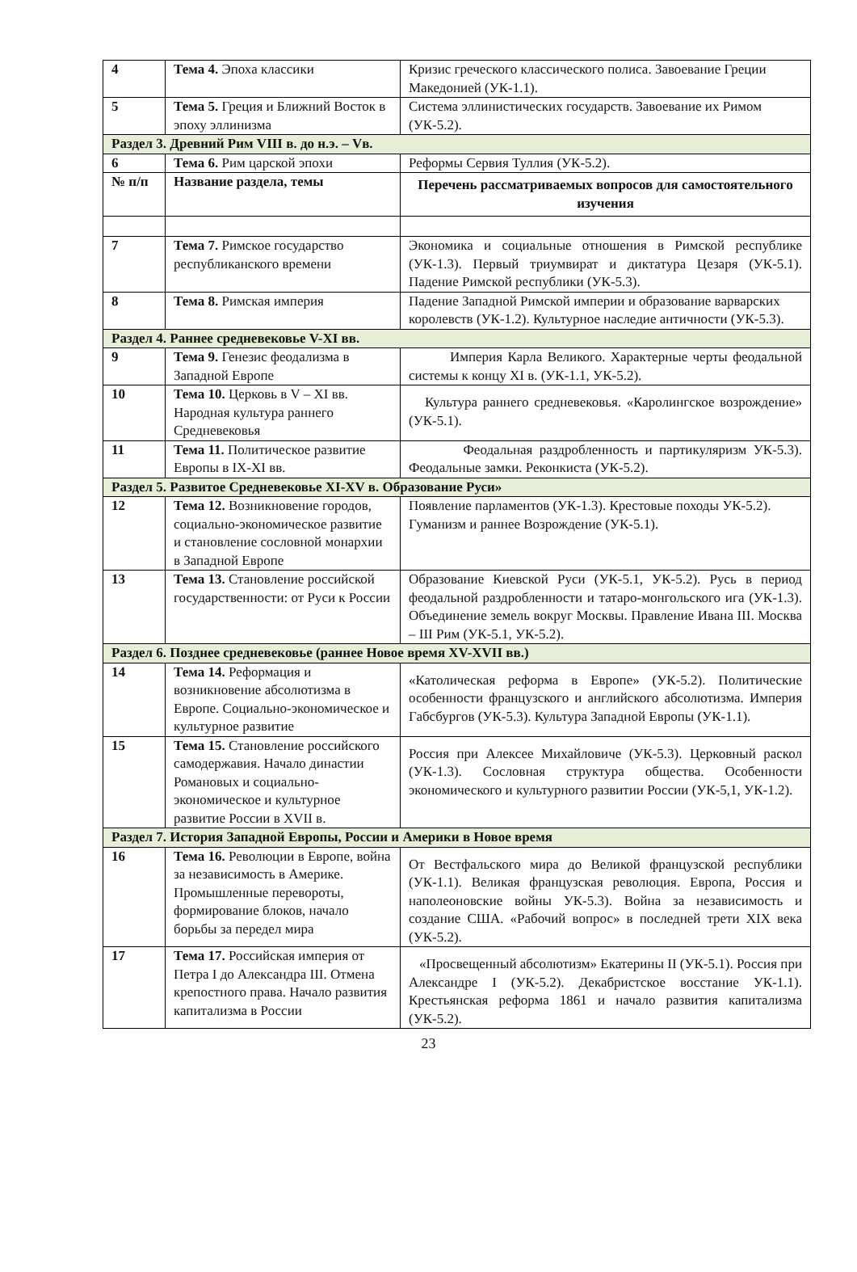| 4 | Тема 4. Эпоха классики | Кризис греческого классического полиса. Завоевание Греции Македонией (УК-1.1). |
| 5 | Тема 5. Греция и Ближний Восток в эпоху эллинизма | Система эллинистических государств. Завоевание их Римом (УК-5.2). |
| Раздел 3. Древний Рим VIII в. до н.э. – Vв. | | |
| 6 | Тема 6. Рим царской эпохи | Реформы Сервия Туллия (УК-5.2). |
| № п/п | Название раздела, темы | Перечень рассматриваемых вопросов для самостоятельного изучения |
| 7 | Тема 7. Римское государство республиканского времени | Экономика и социальные отношения в Римской республике (УК-1.3). Первый триумвират и диктатура Цезаря (УК-5.1). Падение Римской республики (УК-5.3). |
| 8 | Тема 8. Римская империя | Падение Западной Римской империи и образование варварских королевств (УК-1.2). Культурное наследие античности (УК-5.3). |
| Раздел 4. Раннее средневековье V-XI вв. | | |
| 9 | Тема 9. Генезис феодализма в Западной Европе | Империя Карла Великого. Характерные черты феодальной системы к концу XI в. (УК-1.1, УК-5.2). |
| 10 | Тема 10. Церковь в V – XI вв. Народная культура раннего Средневековья | Культура раннего средневековья. «Каролингское возрождение» (УК-5.1). |
| 11 | Тема 11. Политическое развитие Европы в IX-XI вв. | Феодальная раздробленность и партикуляризм УК-5.3). Феодальные замки. Реконкиста (УК-5.2). |
| Раздел 5. Развитое Средневековье XI-XV в. Образование Руси» | | |
| 12 | Тема 12. Возникновение городов, социально-экономическое развитие и становление сословной монархии в Западной Европе | Появление парламентов (УК-1.3). Крестовые походы УК-5.2). Гуманизм и раннее Возрождение (УК-5.1). |
| 13 | Тема 13. Становление российской государственности: от Руси к России | Образование Киевской Руси (УК-5.1, УК-5.2). Русь в период феодальной раздробленности и татаро-монгольского ига (УК-1.3). Объединение земель вокруг Москвы. Правление Ивана III. Москва – III Рим (УК-5.1, УК-5.2). |
| Раздел 6. Позднее средневековье (раннее Новое время XV-XVII вв.) | | |
| 14 | Тема 14. Реформация и возникновение абсолютизма в Европе. Социально-экономическое и культурное развитие | «Католическая реформа в Европе» (УК-5.2). Политические особенности французского и английского абсолютизма. Империя Габсбургов (УК-5.3). Культура Западной Европы (УК-1.1). |
| 15 | Тема 15. Становление российского самодержавия. Начало династии Романовых и социально-экономическое и культурное развитие России в XVII в. | Россия при Алексее Михайловиче (УК-5.3). Церковный раскол (УК-1.3). Сословная структура общества. Особенности экономического и культурного развитии России (УК-5,1, УК-1.2). |
| Раздел 7. История Западной Европы, России и Америки в Новое время | | |
| 16 | Тема 16. Революции в Европе, война за независимость в Америке. Промышленные перевороты, формирование блоков, начало борьбы за передел мира | От Вестфальского мира до Великой французской республики (УК-1.1). Великая французская революция. Европа, Россия и наполеоновские войны УК-5.3). Война за независимость и создание США. «Рабочий вопрос» в последней трети XIX века (УК-5.2). |
| 17 | Тема 17. Российская империя от Петра I до Александра III. Отмена крепостного права. Начало развития капитализма в России | «Просвещенный абсолютизм» Екатерины II (УК-5.1). Россия при Александре I (УК-5.2). Декабристское восстание УК-1.1). Крестьянская реформа 1861 и начало развития капитализма (УК-5.2). |
23